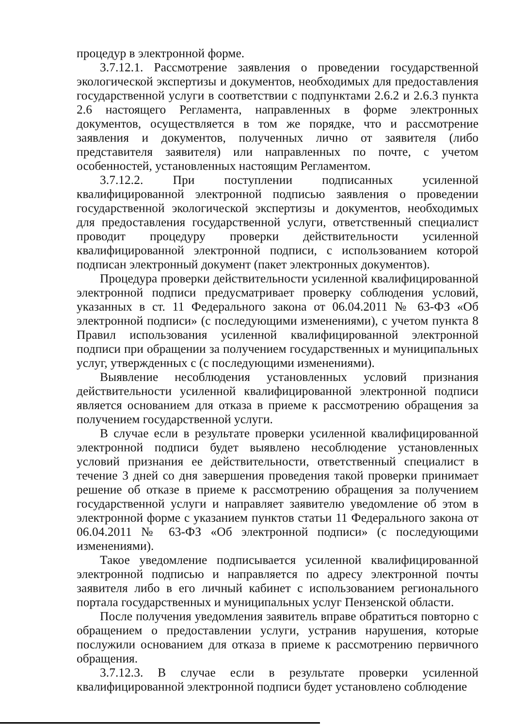процедур в электронной форме.
3.7.12.1. Рассмотрение заявления о проведении государственной экологической экспертизы и документов, необходимых для предоставления государственной услуги в соответствии с подпунктами 2.6.2 и 2.6.3 пункта 2.6 настоящего Регламента, направленных в форме электронных документов, осуществляется в том же порядке, что и рассмотрение заявления и документов, полученных лично от заявителя (либо представителя заявителя) или направленных по почте, с учетом особенностей, установленных настоящим Регламентом.
3.7.12.2. При поступлении подписанных усиленной квалифицированной электронной подписью заявления о проведении государственной экологической экспертизы и документов, необходимых для предоставления государственной услуги, ответственный специалист проводит процедуру проверки действительности усиленной квалифицированной электронной подписи, с использованием которой подписан электронный документ (пакет электронных документов).
Процедура проверки действительности усиленной квалифицированной электронной подписи предусматривает проверку соблюдения условий, указанных в ст. 11 Федерального закона от 06.04.2011 № 63-ФЗ «Об электронной подписи» (с последующими изменениями), с учетом пункта 8 Правил использования усиленной квалифицированной электронной подписи при обращении за получением государственных и муниципальных услуг, утвержденных с (с последующими изменениями).
Выявление несоблюдения установленных условий признания действительности усиленной квалифицированной электронной подписи является основанием для отказа в приеме к рассмотрению обращения за получением государственной услуги.
В случае если в результате проверки усиленной квалифицированной электронной подписи будет выявлено несоблюдение установленных условий признания ее действительности, ответственный специалист в течение 3 дней со дня завершения проведения такой проверки принимает решение об отказе в приеме к рассмотрению обращения за получением государственной услуги и направляет заявителю уведомление об этом в электронной форме с указанием пунктов статьи 11 Федерального закона от 06.04.2011 № 63-ФЗ «Об электронной подписи» (с последующими изменениями).
Такое уведомление подписывается усиленной квалифицированной электронной подписью и направляется по адресу электронной почты заявителя либо в его личный кабинет с использованием регионального портала государственных и муниципальных услуг Пензенской области.
После получения уведомления заявитель вправе обратиться повторно с обращением о предоставлении услуги, устранив нарушения, которые послужили основанием для отказа в приеме к рассмотрению первичного обращения.
3.7.12.3. В случае если в результате проверки усиленной квалифицированной электронной подписи будет установлено соблюдение